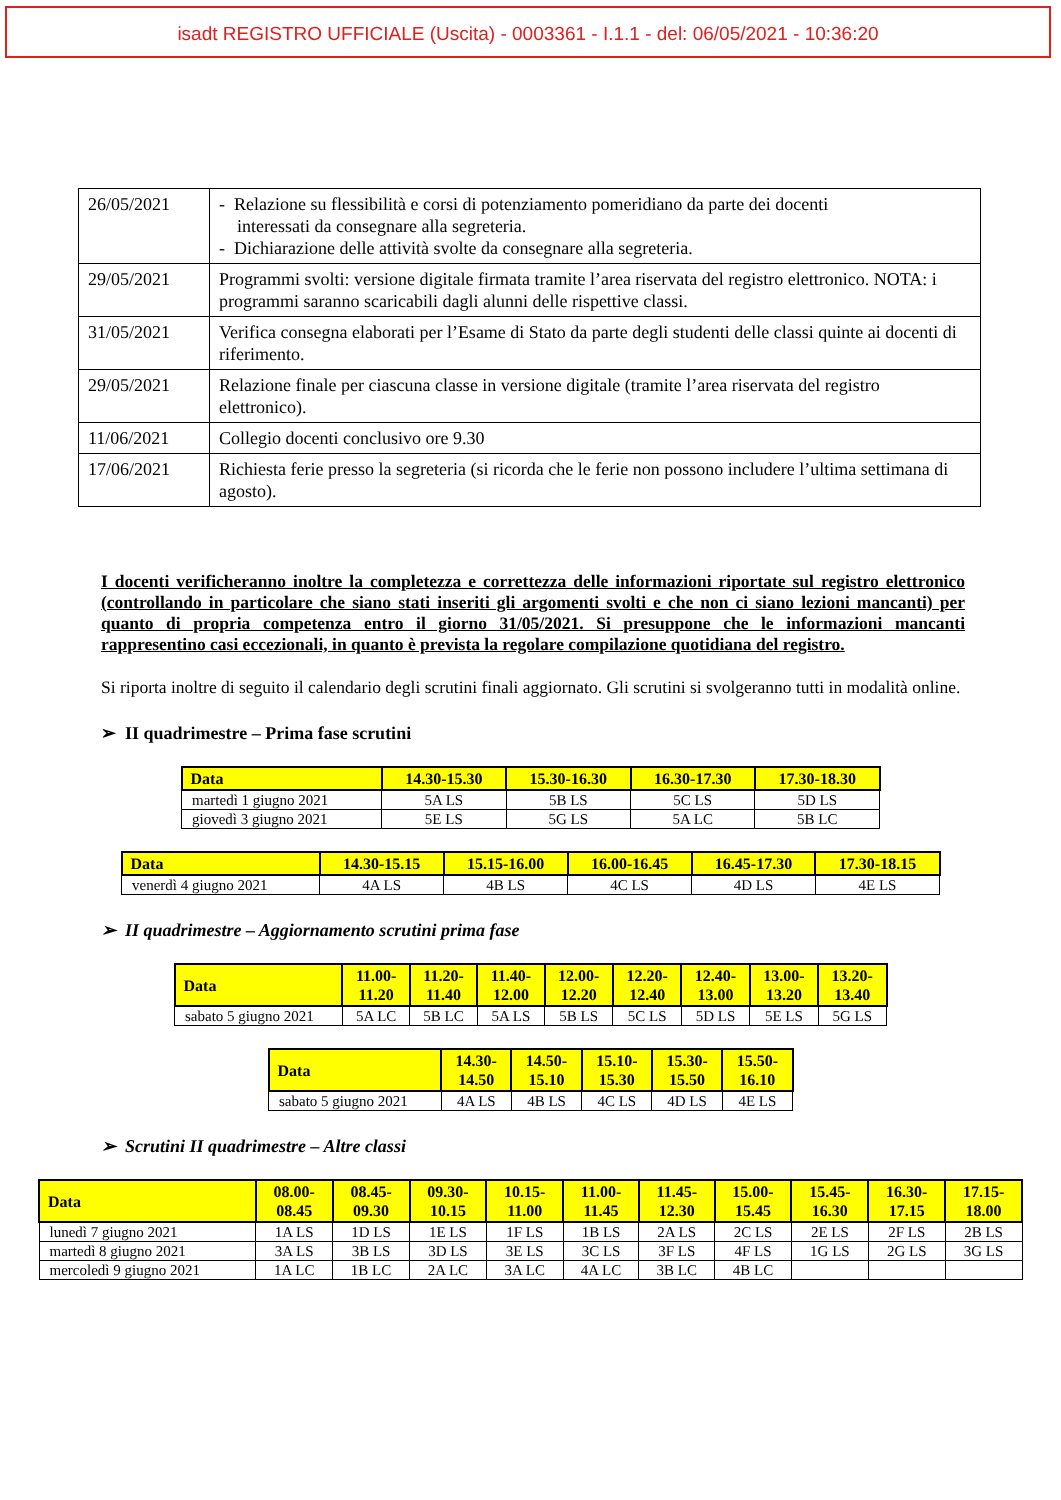isadt REGISTRO UFFICIALE (Uscita) - 0003361 - I.1.1 - del: 06/05/2021 - 10:36:20
| 26/05/2021 | - Relazione su flessibilità e corsi di potenziamento pomeridiano da parte dei docenti interessati da consegnare alla segreteria. - Dichiarazione delle attività svolte da consegnare alla segreteria. |
| 29/05/2021 | Programmi svolti: versione digitale firmata tramite l’area riservata del registro elettronico. NOTA: i programmi saranno scaricabili dagli alunni delle rispettive classi. |
| 31/05/2021 | Verifica consegna elaborati per l’Esame di Stato da parte degli studenti delle classi quinte ai docenti di riferimento. |
| 29/05/2021 | Relazione finale per ciascuna classe in versione digitale (tramite l’area riservata del registro elettronico). |
| 11/06/2021 | Collegio docenti conclusivo ore 9.30 |
| 17/06/2021 | Richiesta ferie presso la segreteria (si ricorda che le ferie non possono includere l’ultima settimana di agosto). |
I docenti verificheranno inoltre la completezza e correttezza delle informazioni riportate sul registro elettronico (controllando in particolare che siano stati inseriti gli argomenti svolti e che non ci siano lezioni mancanti) per quanto di propria competenza entro il giorno 31/05/2021. Si presuppone che le informazioni mancanti rappresentino casi eccezionali, in quanto è prevista la regolare compilazione quotidiana del registro.
Si riporta inoltre di seguito il calendario degli scrutini finali aggiornato. Gli scrutini si svolgeranno tutti in modalità online.
➢ II quadrimestre – Prima fase scrutini
| Data | 14.30-15.30 | 15.30-16.30 | 16.30-17.30 | 17.30-18.30 |
| --- | --- | --- | --- | --- |
| martedì 1 giugno 2021 | 5A LS | 5B LS | 5C LS | 5D LS |
| giovedì 3 giugno 2021 | 5E LS | 5G LS | 5A LC | 5B LC |
| Data | 14.30-15.15 | 15.15-16.00 | 16.00-16.45 | 16.45-17.30 | 17.30-18.15 |
| --- | --- | --- | --- | --- | --- |
| venerdì 4 giugno 2021 | 4A LS | 4B LS | 4C LS | 4D LS | 4E LS |
➢ II quadrimestre – Aggiornamento scrutini prima fase
| Data | 11.00- 11.20 | 11.20- 11.40 | 11.40- 12.00 | 12.00- 12.20 | 12.20- 12.40 | 12.40- 13.00 | 13.00- 13.20 | 13.20- 13.40 |
| --- | --- | --- | --- | --- | --- | --- | --- | --- |
| sabato 5 giugno 2021 | 5A LC | 5B LC | 5A LS | 5B LS | 5C LS | 5D LS | 5E LS | 5G LS |
| Data | 14.30- 14.50 | 14.50- 15.10 | 15.10- 15.30 | 15.30- 15.50 | 15.50- 16.10 |
| --- | --- | --- | --- | --- | --- |
| sabato 5 giugno 2021 | 4A LS | 4B LS | 4C LS | 4D LS | 4E LS |
➢ Scrutini II quadrimestre – Altre classi
| Data | 08.00- 08.45 | 08.45- 09.30 | 09.30- 10.15 | 10.15- 11.00 | 11.00- 11.45 | 11.45- 12.30 | 15.00- 15.45 | 15.45- 16.30 | 16.30- 17.15 | 17.15- 18.00 |
| --- | --- | --- | --- | --- | --- | --- | --- | --- | --- | --- |
| lunedì 7 giugno 2021 | 1A LS | 1D LS | 1E LS | 1F LS | 1B LS | 2A LS | 2C LS | 2E LS | 2F LS | 2B LS |
| martedì 8 giugno 2021 | 3A LS | 3B LS | 3D LS | 3E LS | 3C LS | 3F LS | 4F LS | 1G LS | 2G LS | 3G LS |
| mercoledì 9 giugno 2021 | 1A LC | 1B LC | 2A LC | 3A LC | 4A LC | 3B LC | 4B LC | | | |